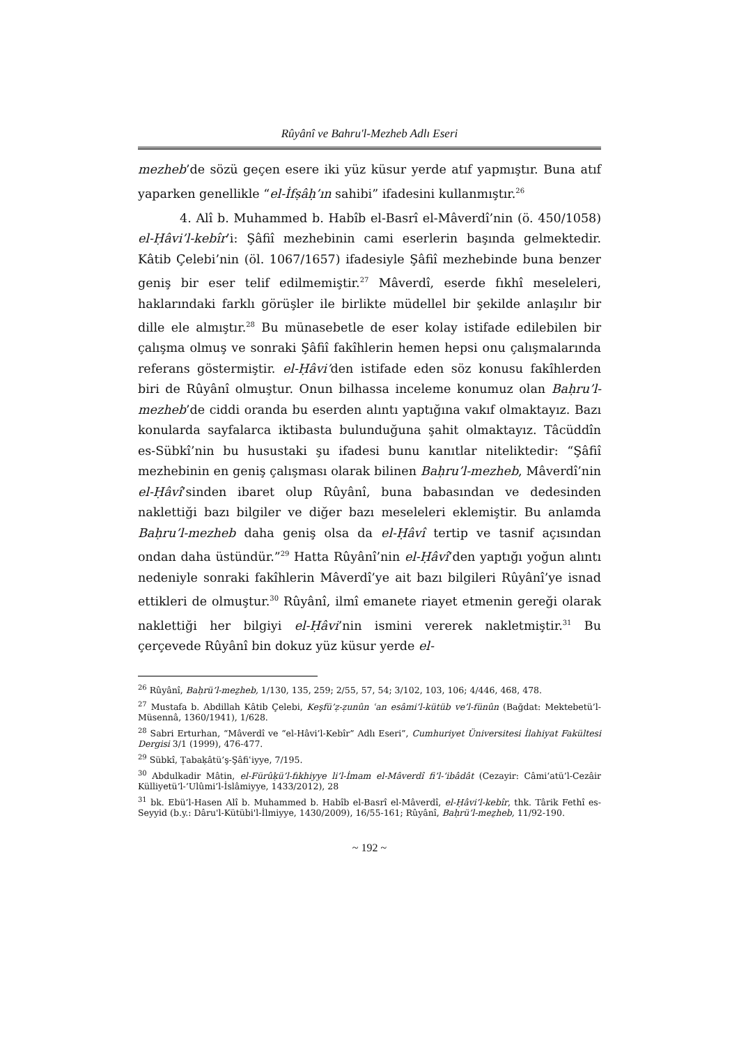Rûyânî ve Bahru'l-Mezheb Adlı Eseri
mezheb’de sözü geçen esere iki yüz küsur yerde atıf yapmıştır. Buna atıf yaparken genellikle “el-İfṣâḥ’ın sahibi” ifadesini kullanmıştır.<sup>26</sup>
4. Alî b. Muhammed b. Habîb el-Basrî el-Mâverdî’nin (ö. 450/1058) el-Ḥâvi’l-kebîr’i: Şâfiî mezhebinin cami eserlerin başında gelmektedir. Kâtib Çelebi’nin (öl. 1067/1657) ifadesiyle Şâfiî mezhebinde buna benzer geniş bir eser telif edilmemiştir.<sup>27</sup> Mâverdî, eserde fıkhî meseleleri, haklarındaki farklı görüşler ile birlikte müdellel bir şekilde anlaşılır bir dille ele almıştır.<sup>28</sup> Bu münasebetle de eser kolay istifade edilebilen bir çalışma olmuş ve sonraki Şâfiî fakîhlerin hemen hepsi onu çalışmalarında referans göstermiştir. el-Ḥâvi’den istifade eden söz konusu fakîhlerden biri de Rûyânî olmuştur. Onun bilhassa inceleme konumuz olan Baḥru’l-mezheb’de ciddi oranda bu eserden alıntı yaptığına vakıf olmaktayız. Bazı konularda sayfalarca iktibasta bulunduğuna şahit olmaktayız. Tâcüddîn es-Sübkî’nin bu husustaki şu ifadesi bunu kanıtlar niteliktedir: “Şâfiî mezhebinin en geniş çalışması olarak bilinen Baḥru’l-mezheb, Mâverdî’nin el-Ḥâvî’sinden ibaret olup Rûyânî, buna babasından ve dedesinden naklettiği bazı bilgiler ve diğer bazı meseleleri eklemiştir. Bu anlamda Baḥru’l-mezheb daha geniş olsa da el-Ḥâvî tertip ve tasnif açısından ondan daha üstündür.”<sup>29</sup> Hatta Rûyânî’nin el-Ḥâvî’den yaptığı yoğun alıntı nedeniyle sonraki fakîhlerin Mâverdî’ye ait bazı bilgileri Rûyânî’ye isnad ettikleri de olmuştur.<sup>30</sup> Rûyânî, ilmî emanete riayet etmenin gereği olarak naklettiği her bilgiyi el-Ḥâvi’nin ismini vererek nakletmiştir.<sup>31</sup> Bu çerçevede Rûyânî bin dokuz yüz küsur yerde el-
<sup>26</sup> Rûyânî, Baḥrü’l-meẕheb, 1/130, 135, 259; 2/55, 57, 54; 3/102, 103, 106; 4/446, 468, 478.
<sup>27</sup> Mustafa b. Abdillah Kâtib Çelebi, Keşfü’ẓ-ẓunûn ʿan esâmi’l-kütüb ve’l-fünûn (Bağdat: Mektebetü’l-Müsennâ, 1360/1941), 1/628.
<sup>28</sup> Sabri Erturhan, “Mâverdî ve “el-Hâvi’l-Kebîr” Adlı Eseri”, Cumhuriyet Üniversitesi İlahiyat Fakültesi Dergisi 3/1 (1999), 476-477.
<sup>29</sup> Sübkî, Ṭabaḳâtü’ş-Şâfiʿiyye, 7/195.
<sup>30</sup> Abdulkadir Mâtin, el-Fürûḳü’l-fıkhiyye li’l-İmam el-Mâverdî fi’l-‘ibâdât (Cezayir: Câmi‘atü’l-Cezâir Külliyetü’l-‘Ulûmi’l-İslâmiyye, 1433/2012), 28
<sup>31</sup> bk. Ebü’l-Hasen Alî b. Muhammed b. Habîb el-Basrî el-Mâverdî, el-Ḥâvi’l-kebîr, thk. Târik Fethî es-Seyyid (b.y.: Dâru'l-Kütübi'l-İlmiyye, 1430/2009), 16/55-161; Rûyânî, Baḥrü’l-meẕheb, 11/92-190.
~ 192 ~